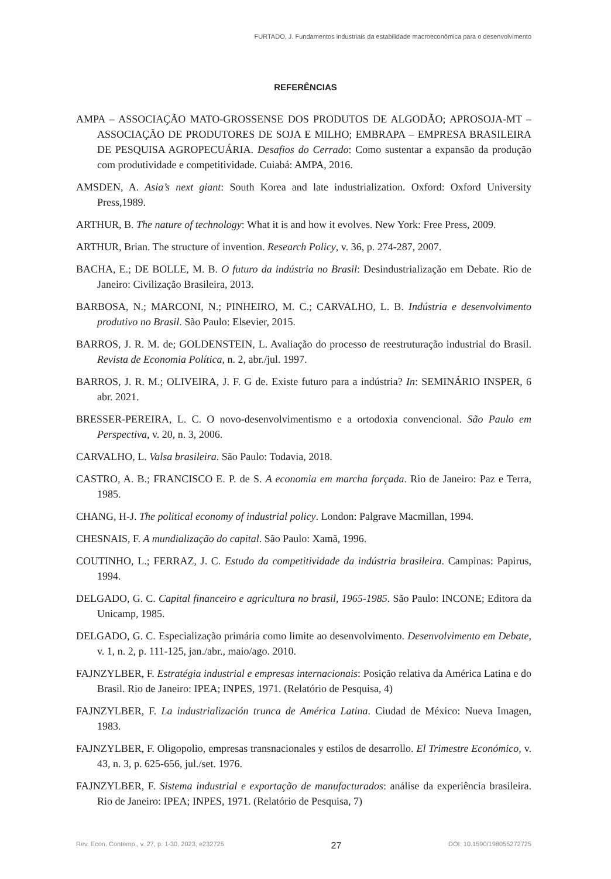FURTADO, J. Fundamentos industriais da estabilidade macroeconômica para o desenvolvimento
REFERÊNCIAS
AMPA – ASSOCIAÇÃO MATO-GROSSENSE DOS PRODUTOS DE ALGODÃO; APROSOJA-MT – ASSOCIAÇÃO DE PRODUTORES DE SOJA E MILHO; EMBRAPA – EMPRESA BRASILEIRA DE PESQUISA AGROPECUÁRIA. Desafios do Cerrado: Como sustentar a expansão da produção com produtividade e competitividade. Cuiabá: AMPA, 2016.
AMSDEN, A. Asia’s next giant: South Korea and late industrialization. Oxford: Oxford University Press,1989.
ARTHUR, B. The nature of technology: What it is and how it evolves. New York: Free Press, 2009.
ARTHUR, Brian. The structure of invention. Research Policy, v. 36, p. 274-287, 2007.
BACHA, E.; DE BOLLE, M. B. O futuro da indústria no Brasil: Desindustrialização em Debate. Rio de Janeiro: Civilização Brasileira, 2013.
BARBOSA, N.; MARCONI, N.; PINHEIRO, M. C.; CARVALHO, L. B. Indústria e desenvolvimento produtivo no Brasil. São Paulo: Elsevier, 2015.
BARROS, J. R. M. de; GOLDENSTEIN, L. Avaliação do processo de reestruturação industrial do Brasil. Revista de Economia Política, n. 2, abr./jul. 1997.
BARROS, J. R. M.; OLIVEIRA, J. F. G de. Existe futuro para a indústria? In: SEMINÁRIO INSPER, 6 abr. 2021.
BRESSER-PEREIRA, L. C. O novo-desenvolvimentismo e a ortodoxia convencional. São Paulo em Perspectiva, v. 20, n. 3, 2006.
CARVALHO, L. Valsa brasileira. São Paulo: Todavia, 2018.
CASTRO, A. B.; FRANCISCO E. P. de S. A economia em marcha forçada. Rio de Janeiro: Paz e Terra, 1985.
CHANG, H-J. The political economy of industrial policy. London: Palgrave Macmillan, 1994.
CHESNAIS, F. A mundialização do capital. São Paulo: Xamã, 1996.
COUTINHO, L.; FERRAZ, J. C. Estudo da competitividade da indústria brasileira. Campinas: Papirus, 1994.
DELGADO, G. C. Capital financeiro e agricultura no brasil, 1965-1985. São Paulo: INCONE; Editora da Unicamp, 1985.
DELGADO, G. C. Especialização primária como limite ao desenvolvimento. Desenvolvimento em Debate, v. 1, n. 2, p. 111-125, jan./abr., maio/ago. 2010.
FAJNZYLBER, F. Estratégia industrial e empresas internacionais: Posição relativa da América Latina e do Brasil. Rio de Janeiro: IPEA; INPES, 1971. (Relatório de Pesquisa, 4)
FAJNZYLBER, F. La industrialización trunca de América Latina. Ciudad de México: Nueva Imagen, 1983.
FAJNZYLBER, F. Oligopolio, empresas transnacionales y estilos de desarrollo. El Trimestre Económico, v. 43, n. 3, p. 625-656, jul./set. 1976.
FAJNZYLBER, F. Sistema industrial e exportação de manufacturados: análise da experiência brasileira. Rio de Janeiro: IPEA; INPES, 1971. (Relatório de Pesquisa, 7)
Rev. Econ. Contemp., v. 27, p. 1-30, 2023, e232725 27 DOI: 10.1590/198055272725